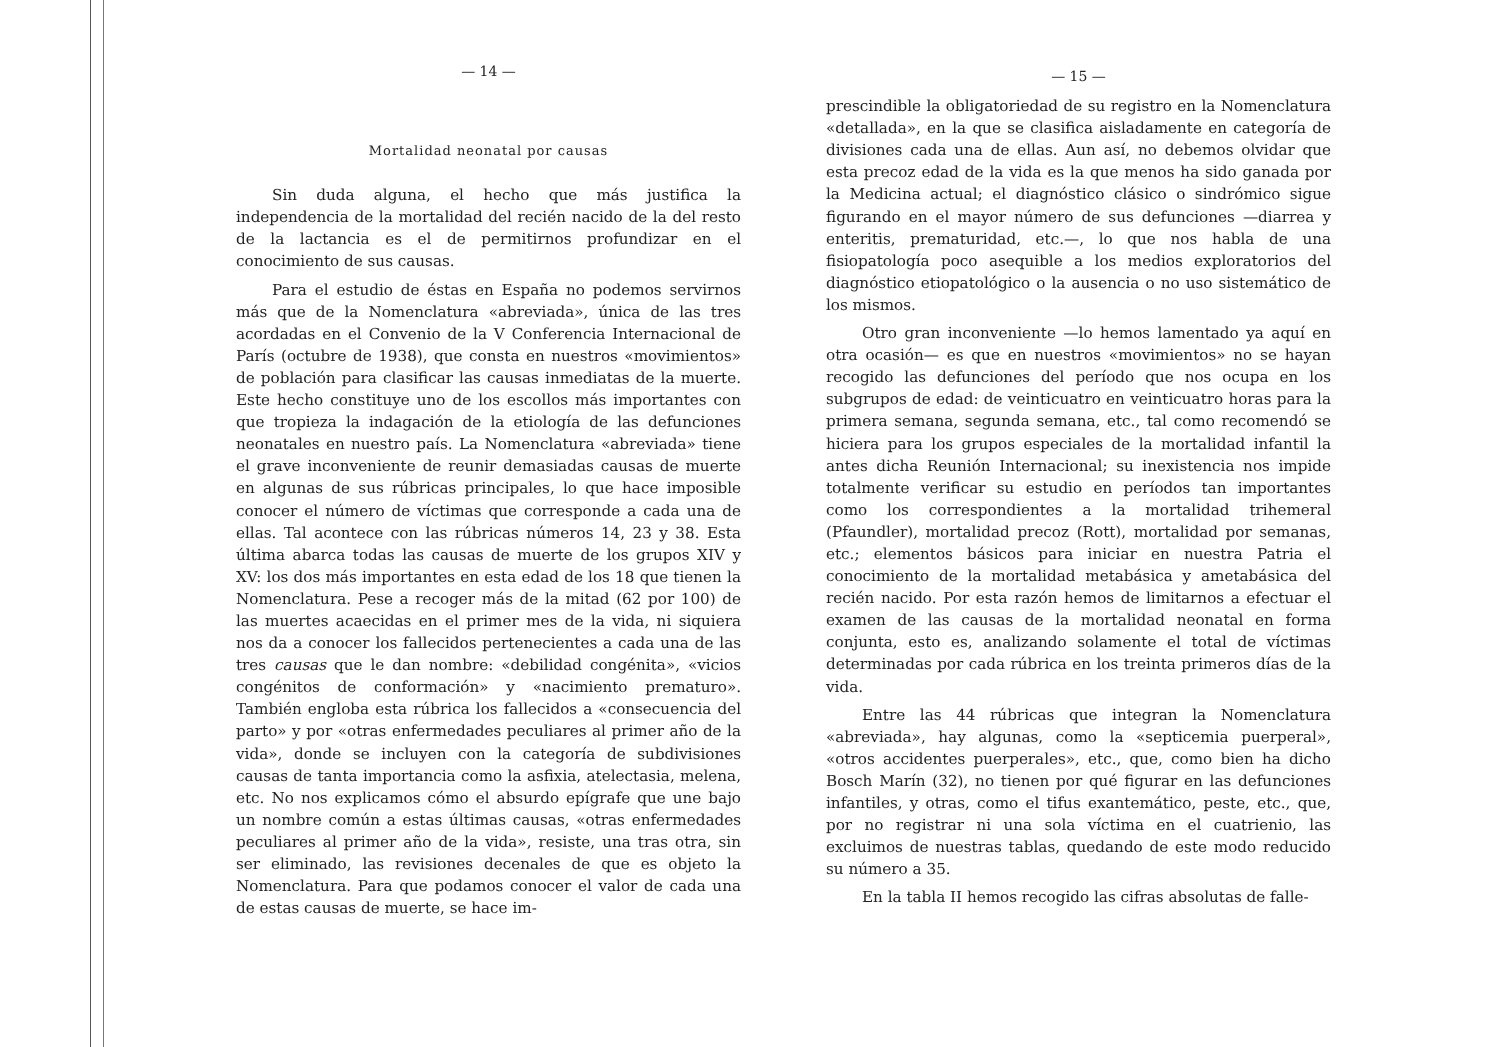— 14 —
Mortalidad neonatal por causas
Sin duda alguna, el hecho que más justifica la independencia de la mortalidad del recién nacido de la del resto de la lactancia es el de permitirnos profundizar en el conocimiento de sus causas.
Para el estudio de éstas en España no podemos servirnos más que de la Nomenclatura «abreviada», única de las tres acordadas en el Convenio de la V Conferencia Internacional de París (octubre de 1938), que consta en nuestros «movimientos» de población para clasificar las causas inmediatas de la muerte. Este hecho constituye uno de los escollos más importantes con que tropieza la indagación de la etiología de las defunciones neonatales en nuestro país. La Nomenclatura «abreviada» tiene el grave inconveniente de reunir demasiadas causas de muerte en algunas de sus rúbricas principales, lo que hace imposible conocer el número de víctimas que corresponde a cada una de ellas. Tal acontece con las rúbricas números 14, 23 y 38. Esta última abarca todas las causas de muerte de los grupos XIV y XV: los dos más importantes en esta edad de los 18 que tienen la Nomenclatura. Pese a recoger más de la mitad (62 por 100) de las muertes acaecidas en el primer mes de la vida, ni siquiera nos da a conocer los fallecidos pertenecientes a cada una de las tres causas que le dan nombre: «debilidad congénita», «vicios congénitos de conformación» y «nacimiento prematuro». También engloba esta rúbrica los fallecidos a «consecuencia del parto» y por «otras enfermedades peculiares al primer año de la vida», donde se incluyen con la categoría de subdivisiones causas de tanta importancia como la asfixia, atelectasia, melena, etc. No nos explicamos cómo el absurdo epígrafe que une bajo un nombre común a estas últimas causas, «otras enfermedades peculiares al primer año de la vida», resiste, una tras otra, sin ser eliminado, las revisiones decenales de que es objeto la Nomenclatura. Para que podamos conocer el valor de cada una de estas causas de muerte, se hace im-
— 15 —
prescindible la obligatoriedad de su registro en la Nomenclatura «detallada», en la que se clasifica aisladamente en categoría de divisiones cada una de ellas. Aun así, no debemos olvidar que esta precoz edad de la vida es la que menos ha sido ganada por la Medicina actual; el diagnóstico clásico o sindrómico sigue figurando en el mayor número de sus defunciones —diarrea y enteritis, prematuridad, etc.—, lo que nos habla de una fisiopatología poco asequible a los medios exploratorios del diagnóstico etiopatológico o la ausencia o no uso sistemático de los mismos.
Otro gran inconveniente —lo hemos lamentado ya aquí en otra ocasión— es que en nuestros «movimientos» no se hayan recogido las defunciones del período que nos ocupa en los subgrupos de edad: de veinticuatro en veinticuatro horas para la primera semana, segunda semana, etc., tal como recomendó se hiciera para los grupos especiales de la mortalidad infantil la antes dicha Reunión Internacional; su inexistencia nos impide totalmente verificar su estudio en períodos tan importantes como los correspondientes a la mortalidad trihemeral (Pfaundler), mortalidad precoz (Rott), mortalidad por semanas, etc.; elementos básicos para iniciar en nuestra Patria el conocimiento de la mortalidad metabásica y ametabásica del recién nacido. Por esta razón hemos de limitarnos a efectuar el examen de las causas de la mortalidad neonatal en forma conjunta, esto es, analizando solamente el total de víctimas determinadas por cada rúbrica en los treinta primeros días de la vida.
Entre las 44 rúbricas que integran la Nomenclatura «abreviada», hay algunas, como la «septicemia puerperal», «otros accidentes puerperales», etc., que, como bien ha dicho Bosch Marín (32), no tienen por qué figurar en las defunciones infantiles, y otras, como el tifus exantemático, peste, etc., que, por no registrar ni una sola víctima en el cuatrienio, las excluimos de nuestras tablas, quedando de este modo reducido su número a 35.
En la tabla II hemos recogido las cifras absolutas de falle-